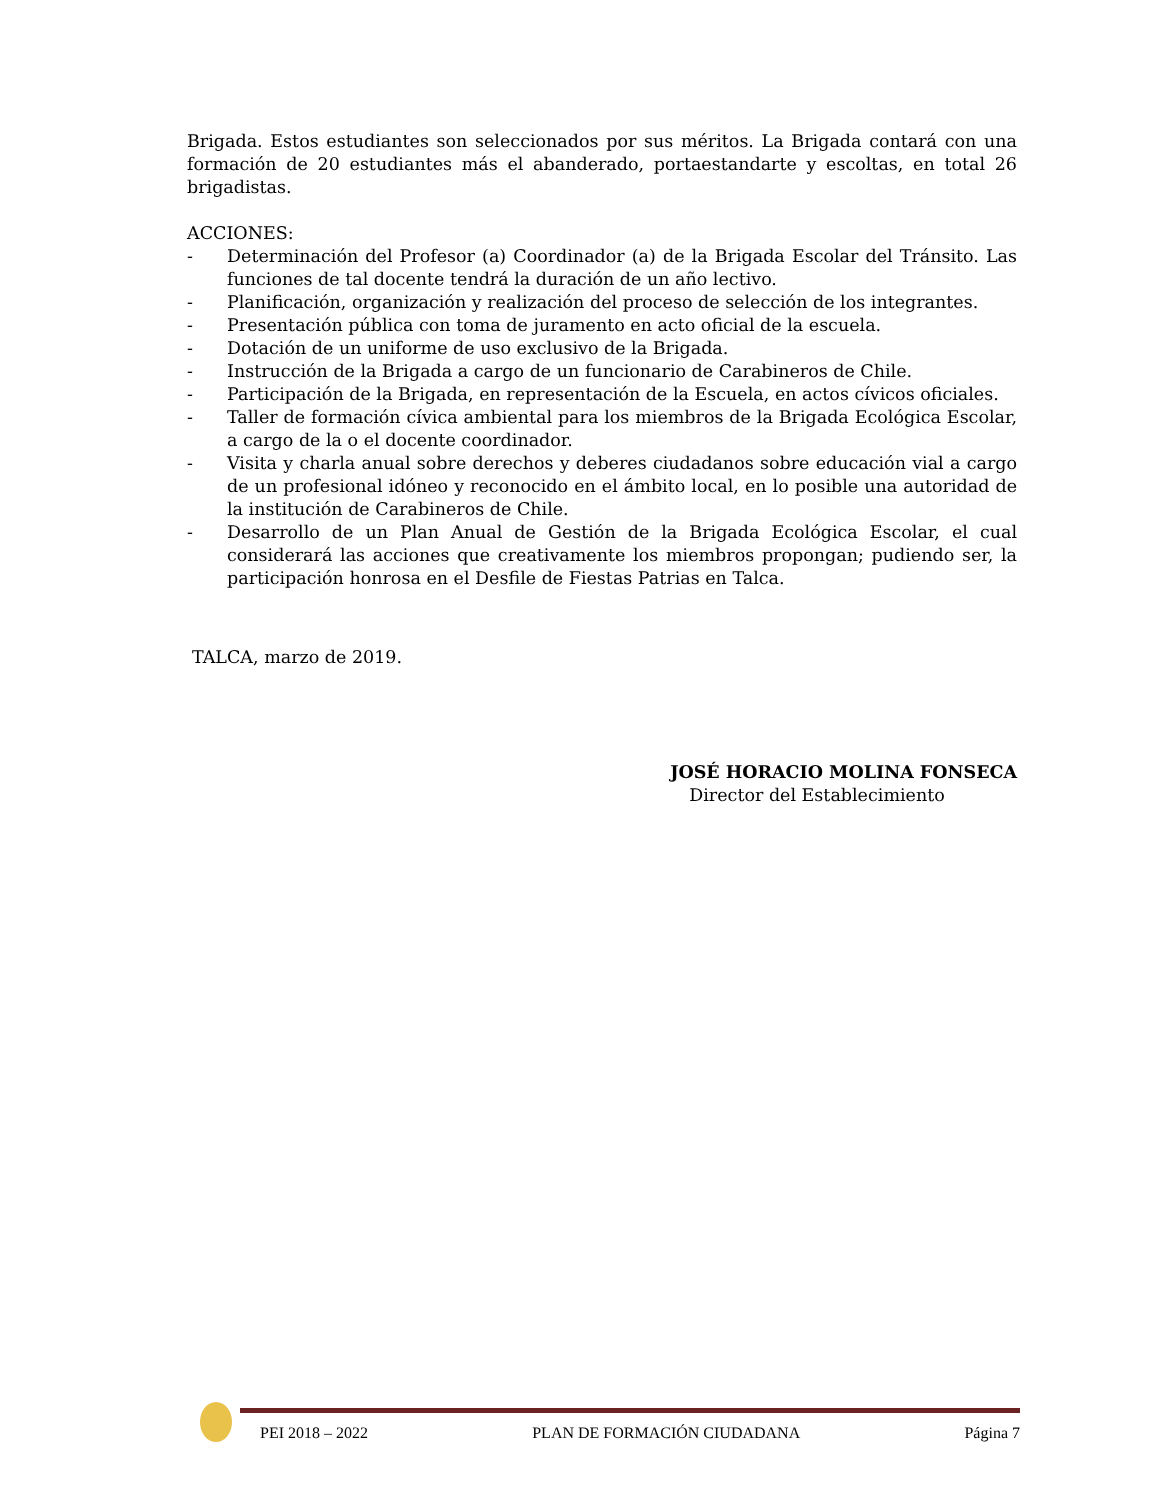Brigada. Estos estudiantes son seleccionados por sus méritos. La Brigada contará con una formación de 20 estudiantes más el abanderado, portaestandarte y escoltas, en total 26 brigadistas.
ACCIONES:
- Determinación del Profesor (a) Coordinador (a) de la Brigada Escolar del Tránsito. Las funciones de tal docente tendrá la duración de un año lectivo.
- Planificación, organización y realización del proceso de selección de los integrantes.
- Presentación pública con toma de juramento en acto oficial de la escuela.
- Dotación de un uniforme de uso exclusivo de la Brigada.
- Instrucción de la Brigada a cargo de un funcionario de Carabineros de Chile.
- Participación de la Brigada, en representación de la Escuela, en actos cívicos oficiales.
- Taller de formación cívica ambiental para los miembros de la Brigada Ecológica Escolar, a cargo de la o el docente coordinador.
- Visita y charla anual sobre derechos y deberes ciudadanos sobre educación vial a cargo de un profesional idóneo y reconocido en el ámbito local, en lo posible una autoridad de la institución de Carabineros de Chile.
- Desarrollo de un Plan Anual de Gestión de la Brigada Ecológica Escolar, el cual considerará las acciones que creativamente los miembros propongan; pudiendo ser, la participación honrosa en el Desfile de Fiestas Patrias en Talca.
TALCA, marzo de 2019.
JOSÉ HORACIO MOLINA FONSECA
Director del Establecimiento
PEI 2018 – 2022 PLAN DE FORMACIÓN CIUDADANA Página 7